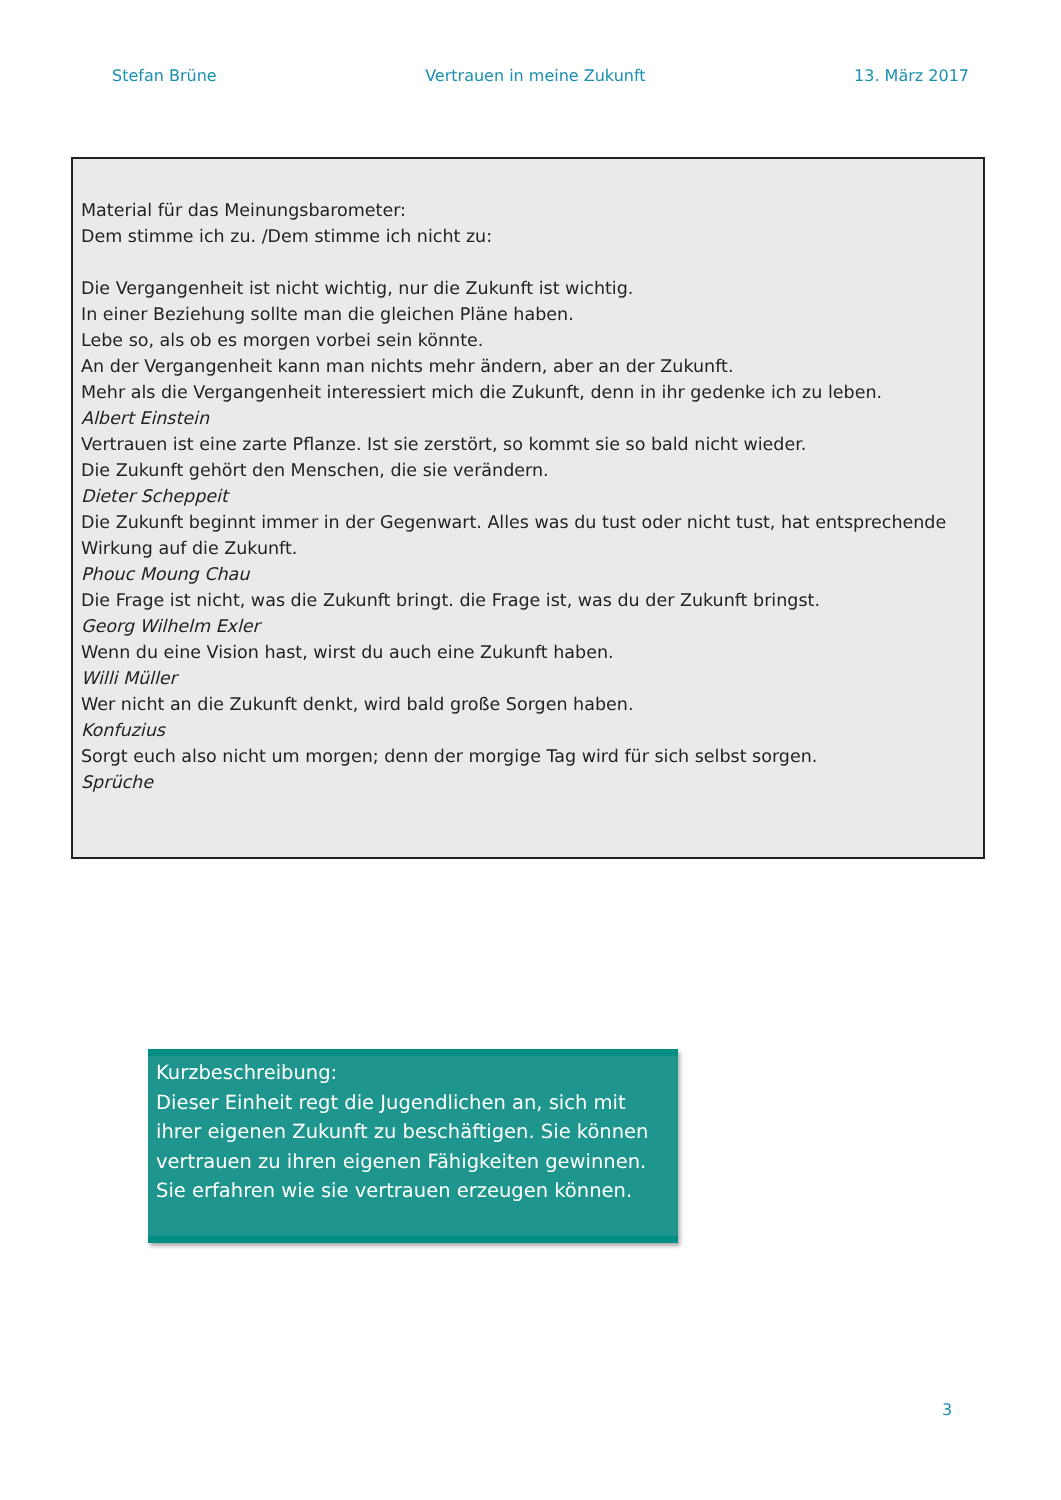Stefan Brüne Vertrauen in meine Zukunft 13. März 2017
Material für das Meinungsbarometer:
Dem stimme ich zu. /Dem stimme ich nicht zu:
Die Vergangenheit ist nicht wichtig, nur die Zukunft ist wichtig.
In einer Beziehung sollte man die gleichen Pläne haben.
Lebe so, als ob es morgen vorbei sein könnte.
An der Vergangenheit kann man nichts mehr ändern, aber an der Zukunft.
Mehr als die Vergangenheit interessiert mich die Zukunft, denn in ihr gedenke ich zu leben.
Albert Einstein
Vertrauen ist eine zarte Pflanze. Ist sie zerstört, so kommt sie so bald nicht wieder.
Die Zukunft gehört den Menschen, die sie verändern.
Dieter Scheppeit
Die Zukunft beginnt immer in der Gegenwart. Alles was du tust oder nicht tust, hat entsprechende Wirkung auf die Zukunft.
Phouc Moung Chau
Die Frage ist nicht, was die Zukunft bringt. die Frage ist, was du der Zukunft bringst.
Georg Wilhelm Exler
Wenn du eine Vision hast, wirst du auch eine Zukunft haben.
Willi Müller
Wer nicht an die Zukunft denkt, wird bald große Sorgen haben.
Konfuzius
Sorgt euch also nicht um morgen; denn der morgige Tag wird für sich selbst sorgen.
Sprüche
Kurzbeschreibung:
Dieser Einheit regt die Jugendlichen an, sich mit ihrer eigenen Zukunft zu beschäftigen. Sie können vertrauen zu ihren eigenen Fähigkeiten gewinnen. Sie erfahren wie sie vertrauen erzeugen können.
3